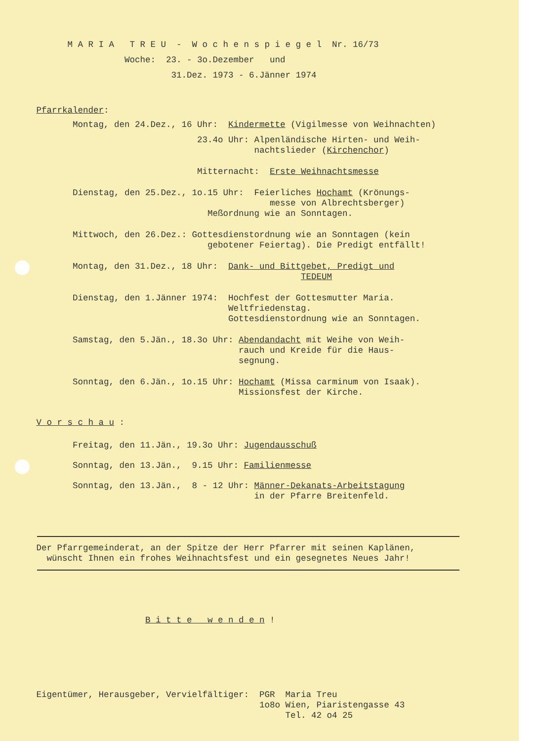M A R I A T R E U - W o c h e n s p i e g e l Nr. 16/73
Woche: 23. - 3o.Dezember und
31.Dez. 1973 - 6.Jänner 1974
Pfarrkalender:
Montag, den 24.Dez., 16 Uhr: Kindermette (Vigilmesse von Weihnachten)
23.4o Uhr: Alpenländische Hirten- und Weih-
nachtslieder (Kirchenchor)
Mitternacht: Erste Weihnachtsmesse
Dienstag, den 25.Dez., 1o.15 Uhr: Feierliches Hochamt (Krönungs-
messe von Albrechtsberger)
Meßordnung wie an Sonntagen.
Mittwoch, den 26.Dez.: Gottesdienstordnung wie an Sonntagen (kein
gebotener Feiertag). Die Predigt entfällt!
Montag, den 31.Dez., 18 Uhr: Dank- und Bittgebet, Predigt und
TEDEUM
Dienstag, den 1.Jänner 1974: Hochfest der Gottesmutter Maria.
Weltfriedenstag.
Gottesdienstordnung wie an Sonntagen.
Samstag, den 5.Jän., 18.3o Uhr: Abendandacht mit Weihe von Weih-
rauch und Kreide für die Haus-
segnung.
Sonntag, den 6.Jän., 1o.15 Uhr: Hochamt (Missa carminum von Isaak).
Missionsfest der Kirche.
V o r s c h a u :
Freitag, den 11.Jän., 19.3o Uhr: Jugendausschuß
Sonntag, den 13.Jän., 9.15 Uhr: Familienmesse
Sonntag, den 13.Jän., 8 - 12 Uhr: Männer-Dekanats-Arbeitstagung
in der Pfarre Breitenfeld.
Der Pfarrgemeinderat, an der Spitze der Herr Pfarrer mit seinen Kaplänen,
wünscht Ihnen ein frohes Weihnachtsfest und ein gesegnetes Neues Jahr!
B i t t e w e n d e n !
Eigentümer, Herausgeber, Vervielfältiger: PGR Maria Treu
1o8o Wien, Piaristengasse 43
Tel. 42 o4 25